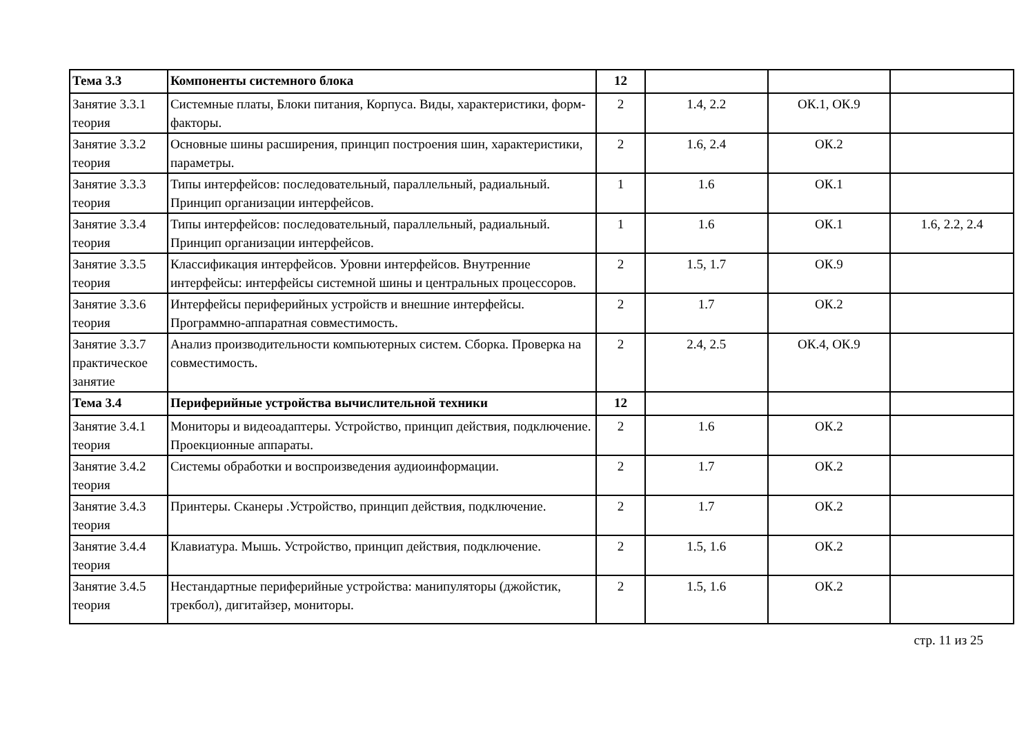| Тема 3.3 | Компоненты системного блока | 12 | | | |
| Занятие 3.3.1 теория | Системные платы, Блоки питания, Корпуса. Виды, характеристики, форм-факторы. | 2 | 1.4, 2.2 | ОК.1, ОК.9 | |
| Занятие 3.3.2 теория | Основные шины расширения, принцип построения шин, характеристики, параметры. | 2 | 1.6, 2.4 | ОК.2 | |
| Занятие 3.3.3 теория | Типы интерфейсов: последовательный, параллельный, радиальный. Принцип организации интерфейсов. | 1 | 1.6 | ОК.1 | |
| Занятие 3.3.4 теория | Типы интерфейсов: последовательный, параллельный, радиальный. Принцип организации интерфейсов. | 1 | 1.6 | ОК.1 | 1.6, 2.2, 2.4 |
| Занятие 3.3.5 теория | Классификация интерфейсов. Уровни интерфейсов. Внутренние интерфейсы: интерфейсы системной шины и центральных процессоров. | 2 | 1.5, 1.7 | ОК.9 | |
| Занятие 3.3.6 теория | Интерфейсы периферийных устройств и внешние интерфейсы. Программно-аппаратная совместимость. | 2 | 1.7 | ОК.2 | |
| Занятие 3.3.7 практическое занятие | Анализ производительности компьютерных систем. Сборка. Проверка на совместимость. | 2 | 2.4, 2.5 | ОК.4, ОК.9 | |
| Тема 3.4 | Периферийные устройства вычислительной техники | 12 | | | |
| Занятие 3.4.1 теория | Мониторы и видеоадаптеры. Устройство, принцип действия, подключение. Проекционные аппараты. | 2 | 1.6 | ОК.2 | |
| Занятие 3.4.2 теория | Системы обработки и воспроизведения аудиоинформации. | 2 | 1.7 | ОК.2 | |
| Занятие 3.4.3 теория | Принтеры. Сканеры .Устройство, принцип действия, подключение. | 2 | 1.7 | ОК.2 | |
| Занятие 3.4.4 теория | Клавиатура. Мышь. Устройство, принцип действия, подключение. | 2 | 1.5, 1.6 | ОК.2 | |
| Занятие 3.4.5 теория | Нестандартные периферийные устройства: манипуляторы (джойстик, трекбол), дигитайзер, мониторы. | 2 | 1.5, 1.6 | ОК.2 | |
стр. 11 из 25